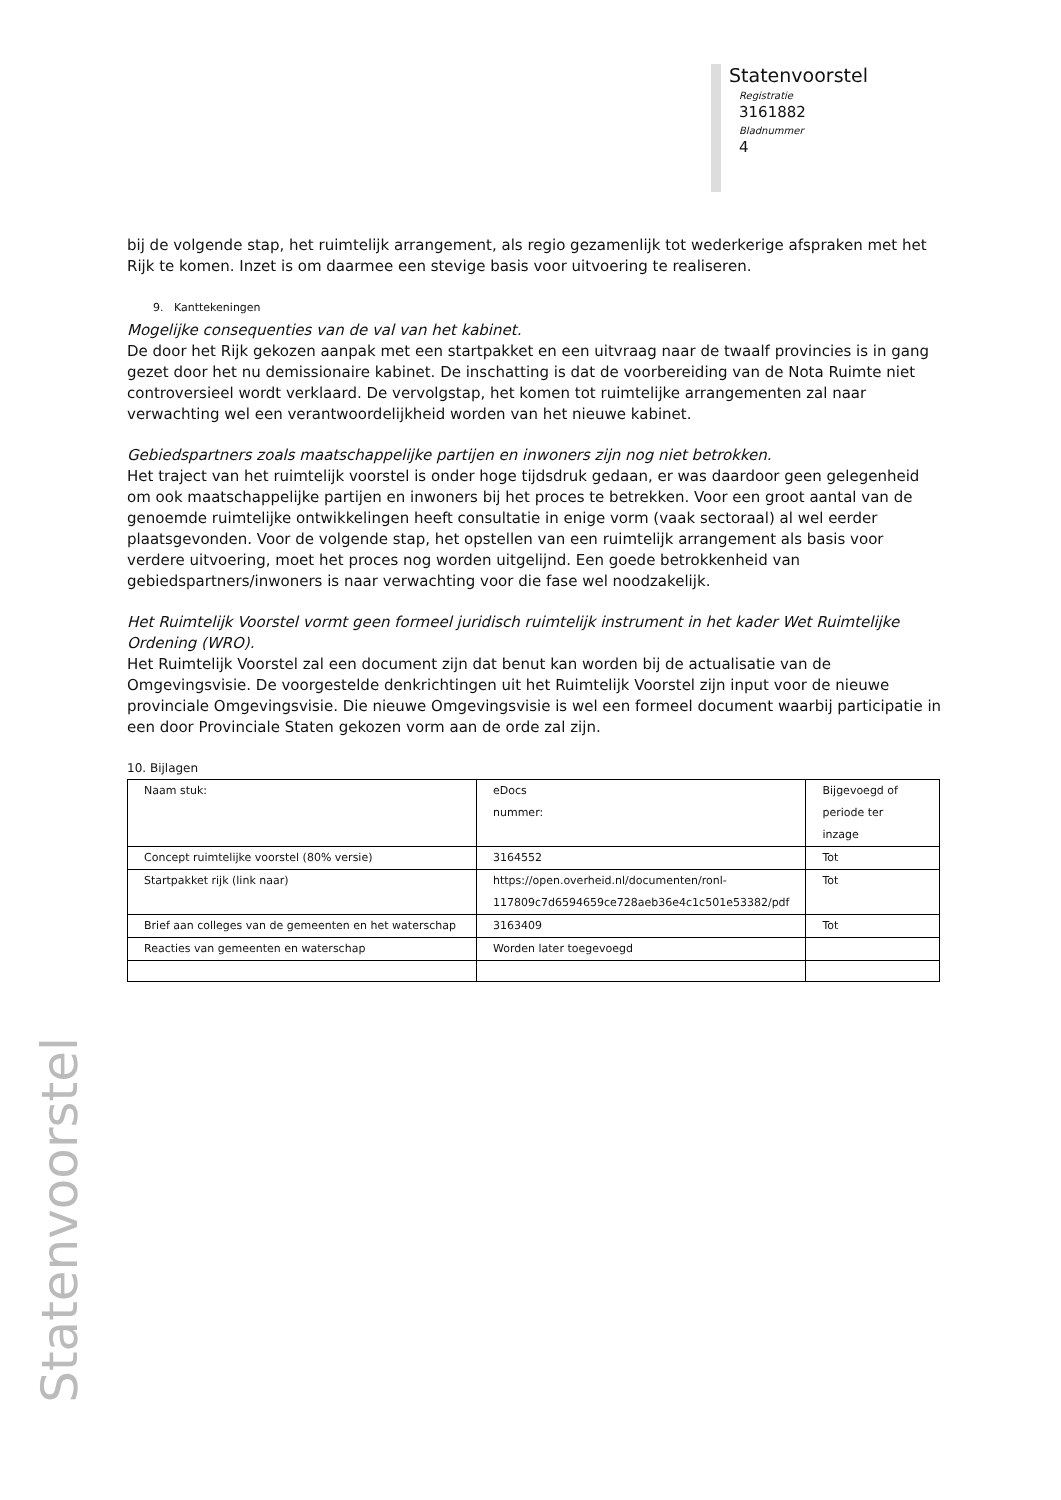Statenvoorstel
Registratie
3161882
Bladnummer
4
bij de volgende stap, het ruimtelijk arrangement, als regio gezamenlijk tot wederkerige afspraken met het Rijk te komen. Inzet is om daarmee een stevige basis voor uitvoering te realiseren.
9. Kanttekeningen
Mogelijke consequenties van de val van het kabinet.
De door het Rijk gekozen aanpak met een startpakket en een uitvraag naar de twaalf provincies is in gang gezet door het nu demissionaire kabinet. De inschatting is dat de voorbereiding van de Nota Ruimte niet controversieel wordt verklaard. De vervolgstap, het komen tot ruimtelijke arrangementen zal naar verwachting wel een verantwoordelijkheid worden van het nieuwe kabinet.
Gebiedspartners zoals maatschappelijke partijen en inwoners zijn nog niet betrokken.
Het traject van het ruimtelijk voorstel is onder hoge tijdsdruk gedaan, er was daardoor geen gelegenheid om ook maatschappelijke partijen en inwoners bij het proces te betrekken. Voor een groot aantal van de genoemde ruimtelijke ontwikkelingen heeft consultatie in enige vorm (vaak sectoraal) al wel eerder plaatsgevonden. Voor de volgende stap, het opstellen van een ruimtelijk arrangement als basis voor verdere uitvoering, moet het proces nog worden uitgelijnd. Een goede betrokkenheid van gebiedspartners/inwoners is naar verwachting voor die fase wel noodzakelijk.
Het Ruimtelijk Voorstel vormt geen formeel juridisch ruimtelijk instrument in het kader Wet Ruimtelijke Ordening (WRO).
Het Ruimtelijk Voorstel zal een document zijn dat benut kan worden bij de actualisatie van de Omgevingsvisie. De voorgestelde denkrichtingen uit het Ruimtelijk Voorstel zijn input voor de nieuwe provinciale Omgevingsvisie. Die nieuwe Omgevingsvisie is wel een formeel document waarbij participatie in een door Provinciale Staten gekozen vorm aan de orde zal zijn.
10. Bijlagen
| Naam stuk: | eDocs nummer: | Bijgevoegd of periode ter inzage |
| Concept ruimtelijke voorstel (80% versie) | 3164552 | Tot |
| Startpakket rijk (link naar) | https://open.overheid.nl/documenten/ronl-117809c7d6594659ce728aeb36e4c1c501e53382/pdf | Tot |
| Brief aan colleges van de gemeenten en het waterschap | 3163409 | Tot |
| Reacties van gemeenten en waterschap | Worden later toegevoegd | |
Statenvoorstel